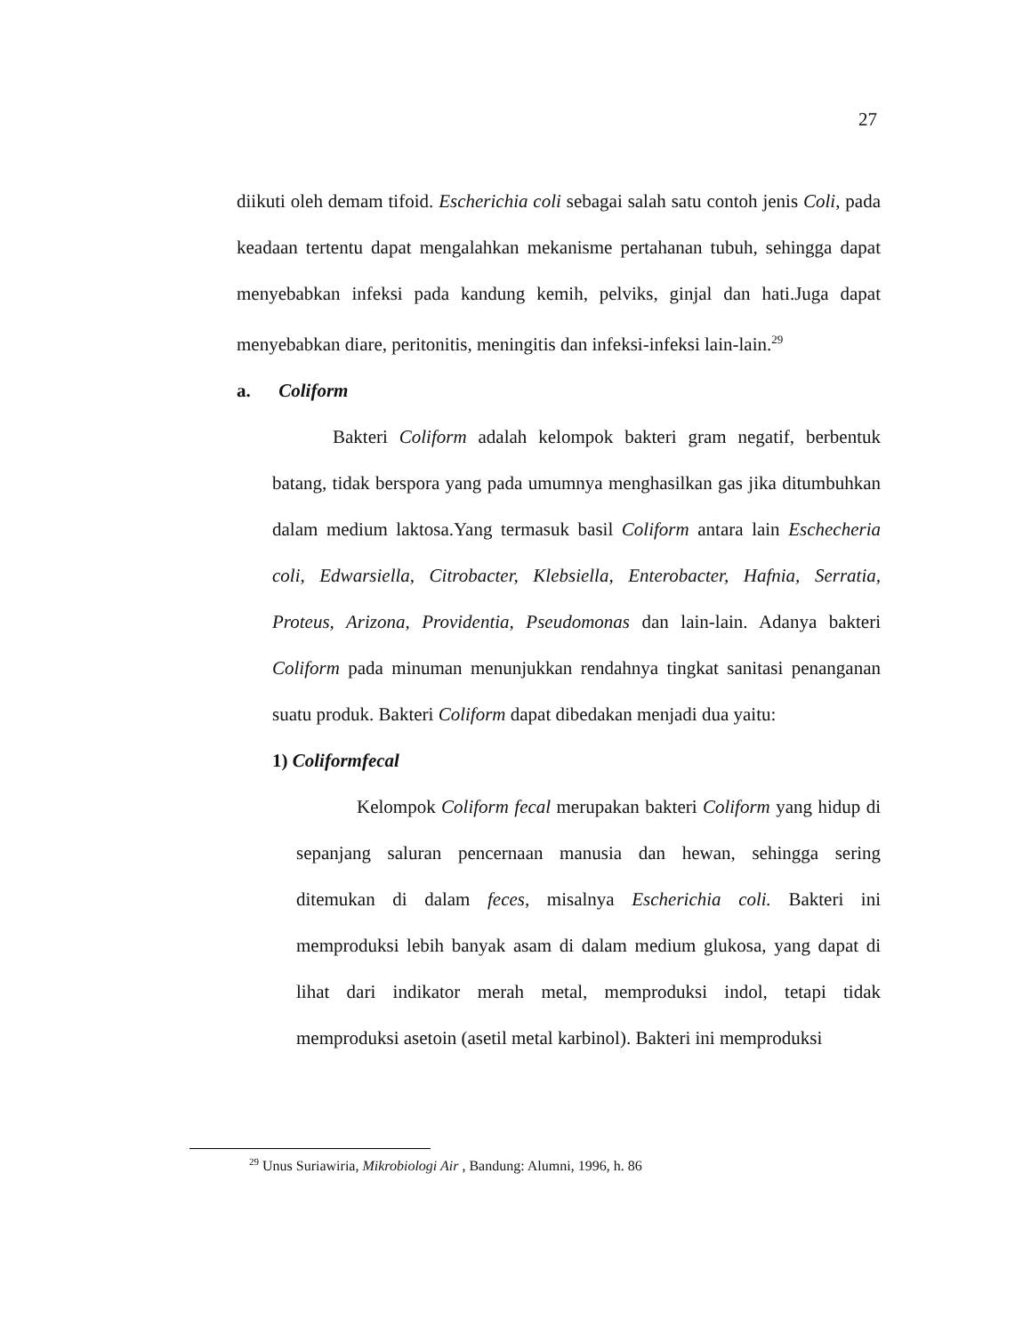27
diikuti oleh demam tifoid. Escherichia coli sebagai salah satu contoh jenis Coli, pada keadaan tertentu dapat mengalahkan mekanisme pertahanan tubuh, sehingga dapat menyebabkan infeksi pada kandung kemih, pelviks, ginjal dan hati.Juga dapat menyebabkan diare, peritonitis, meningitis dan infeksi-infeksi lain-lain.<sup>29</sup>
a. Coliform
Bakteri Coliform adalah kelompok bakteri gram negatif, berbentuk batang, tidak berspora yang pada umumnya menghasilkan gas jika ditumbuhkan dalam medium laktosa.Yang termasuk basil Coliform antara lain Eschecheria coli, Edwarsiella, Citrobacter, Klebsiella, Enterobacter, Hafnia, Serratia, Proteus, Arizona, Providentia, Pseudomonas dan lain-lain. Adanya bakteri Coliform pada minuman menunjukkan rendahnya tingkat sanitasi penanganan suatu produk. Bakteri Coliform dapat dibedakan menjadi dua yaitu:
1) Coliformfecal
Kelompok Coliform fecal merupakan bakteri Coliform yang hidup di sepanjang saluran pencernaan manusia dan hewan, sehingga sering ditemukan di dalam feces, misalnya Escherichia coli. Bakteri ini memproduksi lebih banyak asam di dalam medium glukosa, yang dapat di lihat dari indikator merah metal, memproduksi indol, tetapi tidak memproduksi asetoin (asetil metal karbinol). Bakteri ini memproduksi
<sup>29</sup> Unus Suriawiria, Mikrobiologi Air , Bandung: Alumni, 1996, h. 86